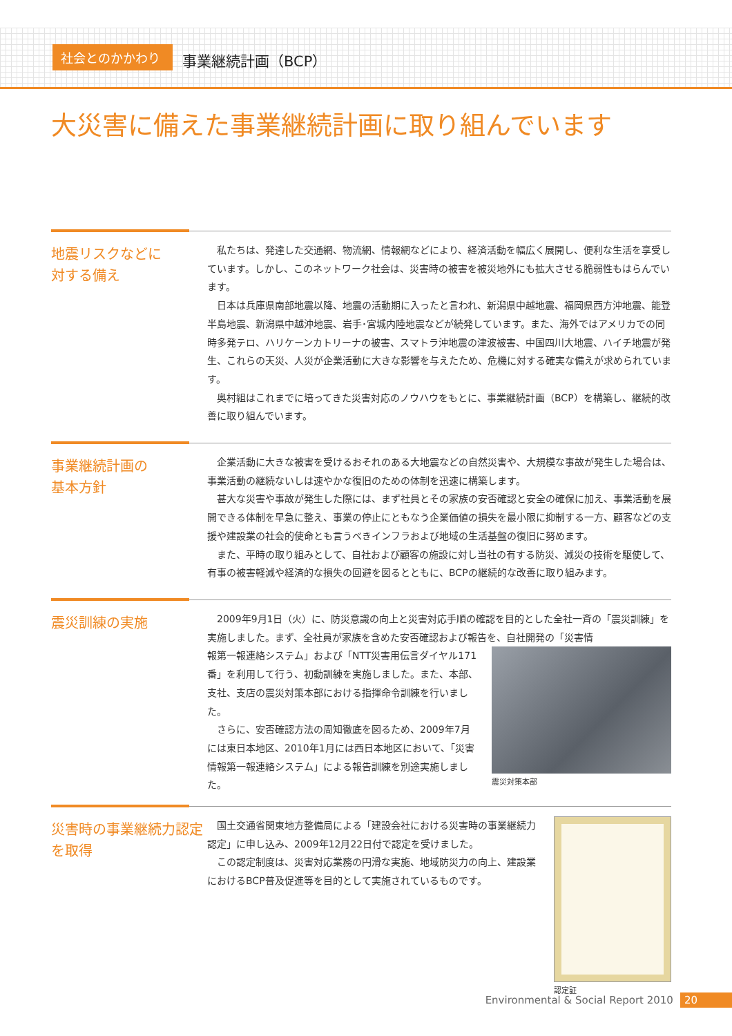社会とのかかわり
事業継続計画（BCP）
大災害に備えた事業継続計画に取り組んでいます
地震リスクなどに
対する備え
私たちは、発達した交通網、物流網、情報網などにより、経済活動を幅広く展開し、便利な生活を享受しています。しかし、このネットワーク社会は、災害時の被害を被災地外にも拡大させる脆弱性もはらんでいます。
日本は兵庫県南部地震以降、地震の活動期に入ったと言われ、新潟県中越地震、福岡県西方沖地震、能登半島地震、新潟県中越沖地震、岩手･宮城内陸地震などが続発しています。また、海外ではアメリカでの同時多発テロ、ハリケーンカトリーナの被害、スマトラ沖地震の津波被害、中国四川大地震、ハイチ地震が発生、これらの天災、人災が企業活動に大きな影響を与えたため、危機に対する確実な備えが求められています。
奥村組はこれまでに培ってきた災害対応のノウハウをもとに、事業継続計画（BCP）を構築し、継続的改善に取り組んでいます。
事業継続計画の
基本方針
企業活動に大きな被害を受けるおそれのある大地震などの自然災害や、大規模な事故が発生した場合は、事業活動の継続ないしは速やかな復旧のための体制を迅速に構築します。
甚大な災害や事故が発生した際には、まず社員とその家族の安否確認と安全の確保に加え、事業活動を展開できる体制を早急に整え、事業の停止にともなう企業価値の損失を最小限に抑制する一方、顧客などの支援や建設業の社会的使命とも言うべきインフラおよび地域の生活基盤の復旧に努めます。
また、平時の取り組みとして、自社および顧客の施設に対し当社の有する防災、減災の技術を駆使して、有事の被害軽減や経済的な損失の回避を図るとともに、BCPの継続的な改善に取り組みます。
震災訓練の実施
2009年9月1日（火）に、防災意識の向上と災害対応手順の確認を目的とした全社一斉の「震災訓練」を実施しました。まず、全社員が家族を含めた安否確認および報告を、自社開発の「災害情
震災対策本部
報第一報連絡システム」および「NTT災害用伝言ダイヤル171番」を利用して行う、初動訓練を実施しました。また、本部、支社、支店の震災対策本部における指揮命令訓練を行いました。
さらに、安否確認方法の周知徹底を図るため、2009年7月には東日本地区、2010年1月には西日本地区において、「災害情報第一報連絡システム」による報告訓練を別途実施しました。
災害時の事業継続力認定
を取得
認定証
国土交通省関東地方整備局による「建設会社における災害時の事業継続力認定」に申し込み、2009年12月22日付で認定を受けました。
この認定制度は、災害対応業務の円滑な実施、地域防災力の向上、建設業におけるBCP普及促進等を目的として実施されているものです。
Environmental & Social Report 2010 20